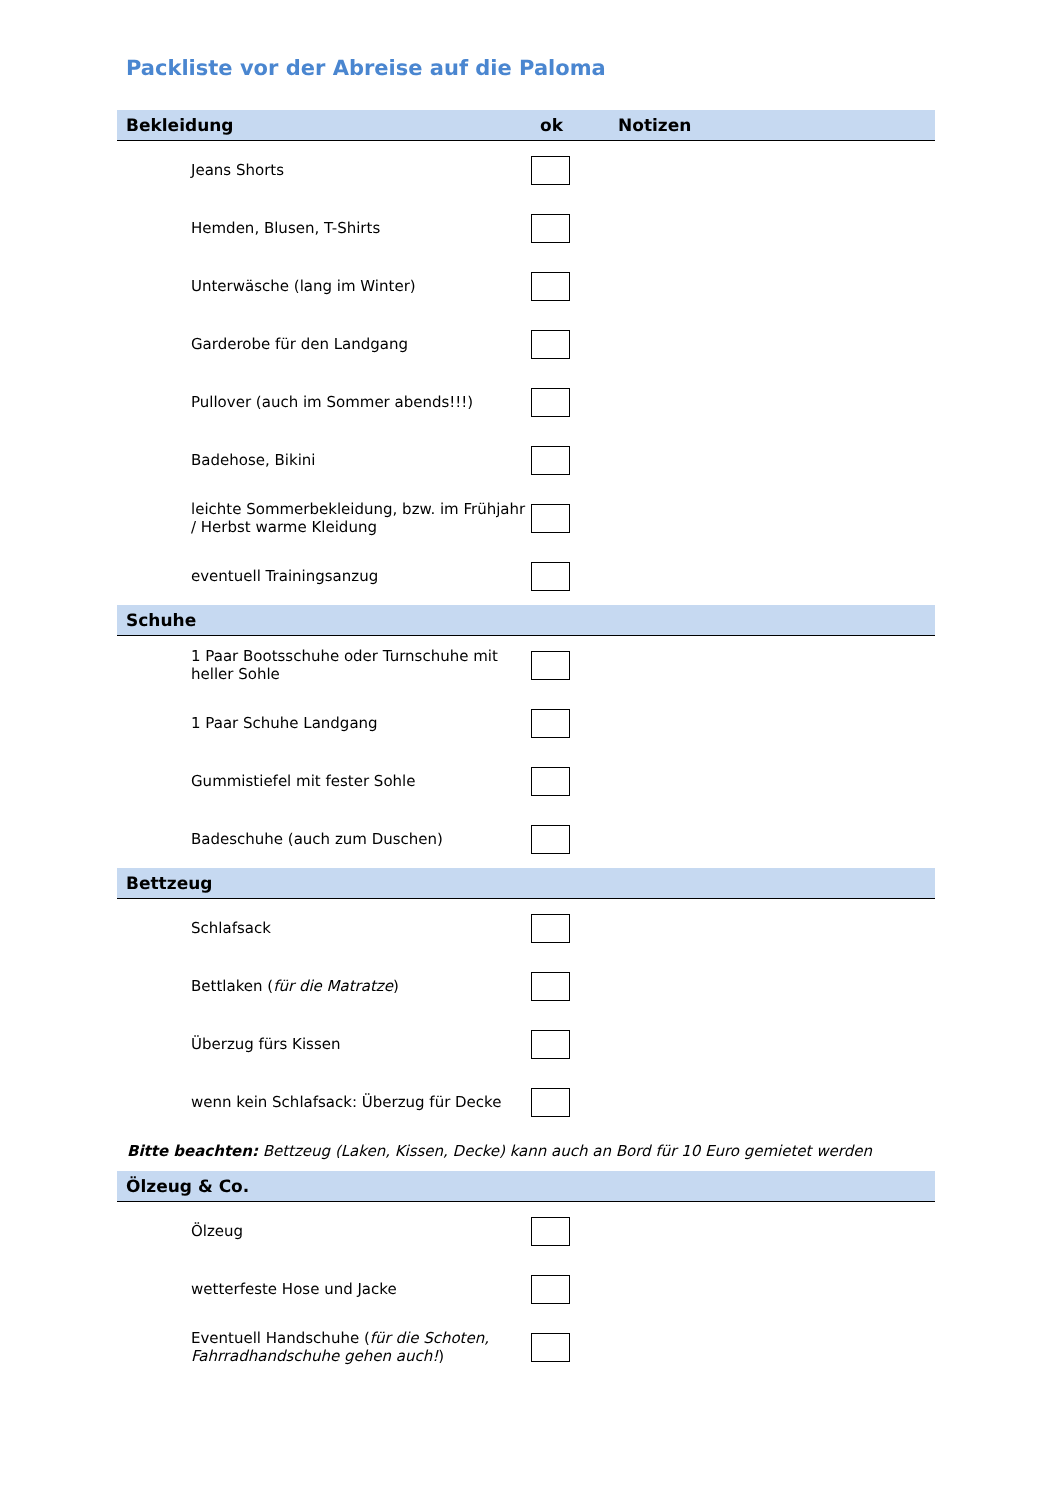Packliste vor der Abreise auf die Paloma
| Bekleidung | ok | Notizen |
| --- | --- | --- |
| Jeans Shorts | | |
| Hemden, Blusen, T-Shirts | | |
| Unterwäsche (lang im Winter) | | |
| Garderobe für den Landgang | | |
| Pullover (auch im Sommer abends!!!) | | |
| Badehose, Bikini | | |
| leichte Sommerbekleidung, bzw. im Frühjahr / Herbst warme Kleidung | | |
| eventuell Trainingsanzug | | |
| Schuhe | | |
| 1 Paar Bootsschuhe oder Turnschuhe mit heller Sohle | | |
| 1 Paar Schuhe Landgang | | |
| Gummistiefel mit fester Sohle | | |
| Badeschuhe (auch zum Duschen) | | |
| Bettzeug | | |
| Schlafsack | | |
| Bettlaken ( für die Matratze ) | | |
| Überzug fürs Kissen | | |
| wenn kein Schlafsack: Überzug für Decke | | |
| Bitte beachten: Bettzeug (Laken, Kissen, Decke) kann auch an Bord für 10 Euro gemietet werden | | |
| Ölzeug & Co. | | |
| Ölzeug | | |
| wetterfeste Hose und Jacke | | |
| Eventuell Handschuhe ( für die Schoten, Fahrradhandschuhe gehen auch! ) | | |